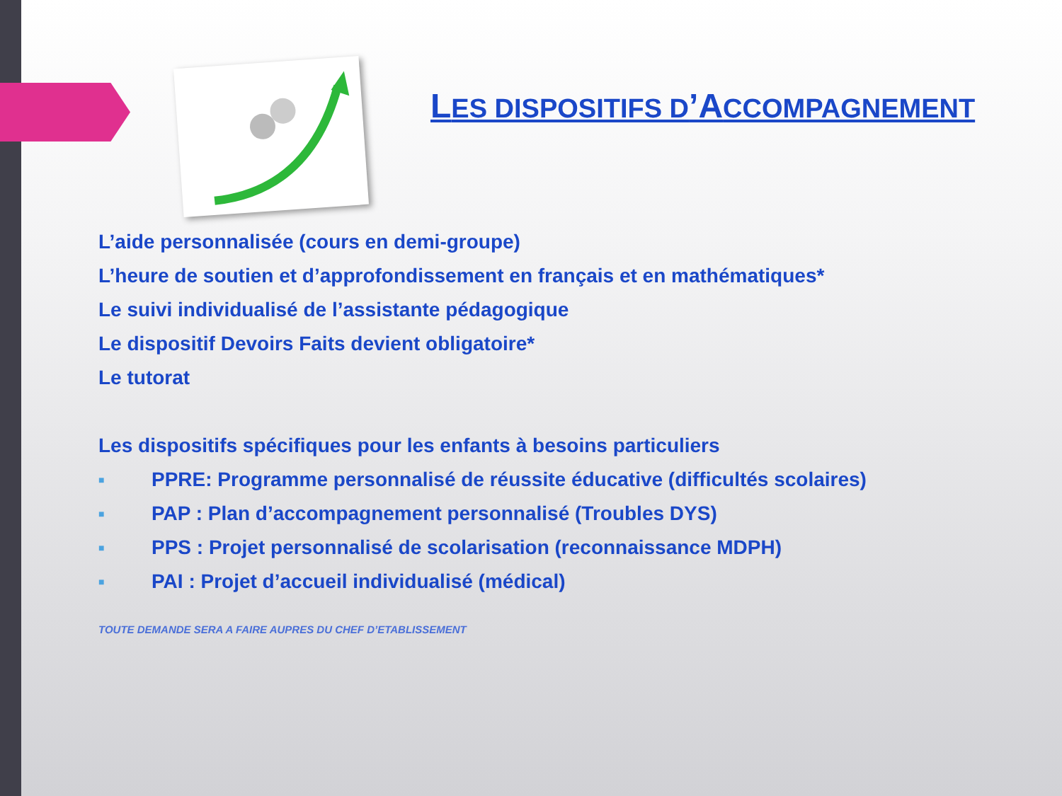LES DISPOSITIFS D’ACCOMPAGNEMENT
L’aide personnalisée (cours en demi-groupe)
L’heure de soutien et d’approfondissement en français et en mathématiques*
Le suivi individualisé de l’assistante pédagogique
Le dispositif Devoirs Faits devient obligatoire*
Le tutorat
Les dispositifs spécifiques pour les enfants à besoins particuliers
■ PPRE: Programme personnalisé de réussite éducative (difficultés scolaires)
■ PAP : Plan d’accompagnement personnalisé (Troubles DYS)
■ PPS : Projet personnalisé de scolarisation (reconnaissance MDPH)
■ PAI : Projet d’accueil individualisé (médical)
TOUTE DEMANDE SERA A FAIRE AUPRES DU CHEF D’ETABLISSEMENT